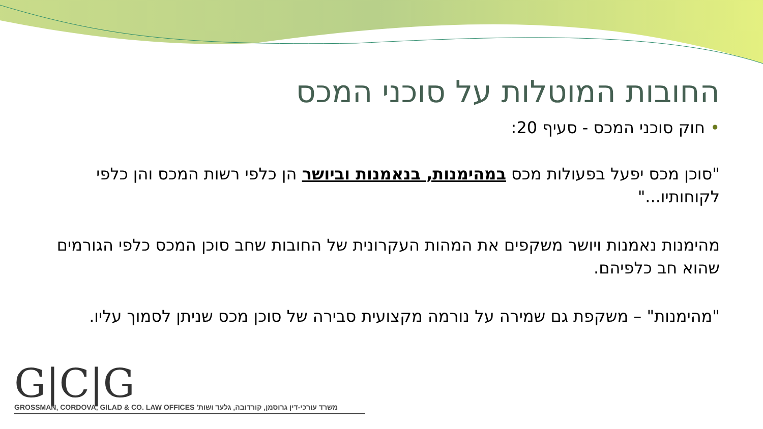החובות המוטלות על סוכני המכס
• חוק סוכני המכס - סעיף 20:
"סוכן מכס יפעל בפעולות מכס במהימנות, בנאמנות וביושר הן כלפי רשות המכס והן כלפי לקוחותיו..."
מהימנות נאמנות ויושר משקפים את המהות העקרונית של החובות שחב סוכן המכס כלפי הגורמים שהוא חב כלפיהם.
"מהימנות" – משקפת גם שמירה על נורמה מקצועית סבירה של סוכן מכס שניתן לסמוך עליו.
G|C|G
GROSSMAN, CORDOVA, GILAD & CO. LAW OFFICES משרד עורכי-דין גרוסמן, קורדובה, גלעד ושות'